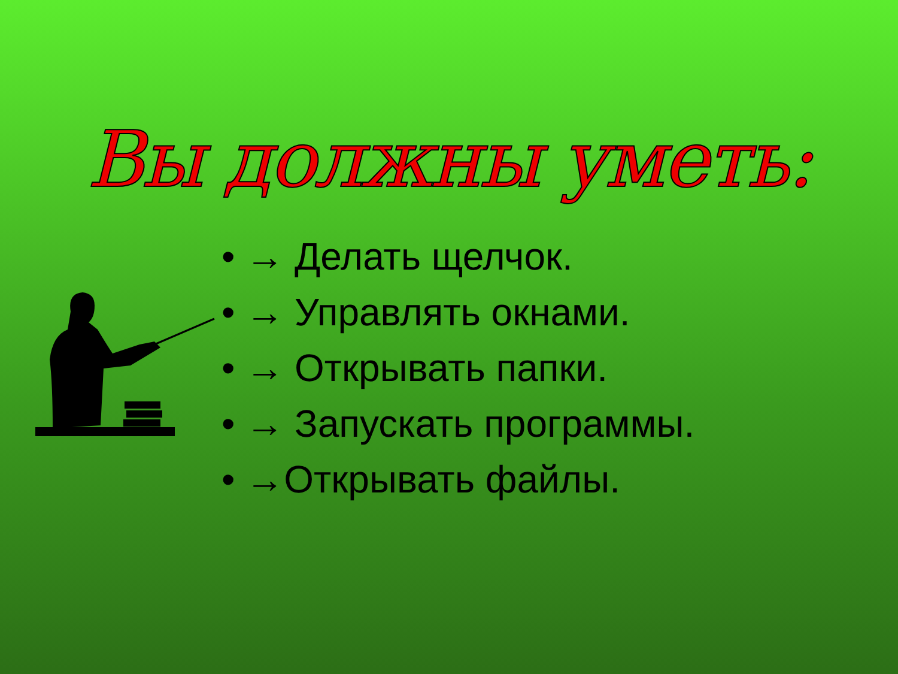Вы должны уметь:
• → Делать щелчок.
• → Управлять окнами.
• → Открывать папки.
• → Запускать программы.
• →Открывать файлы.